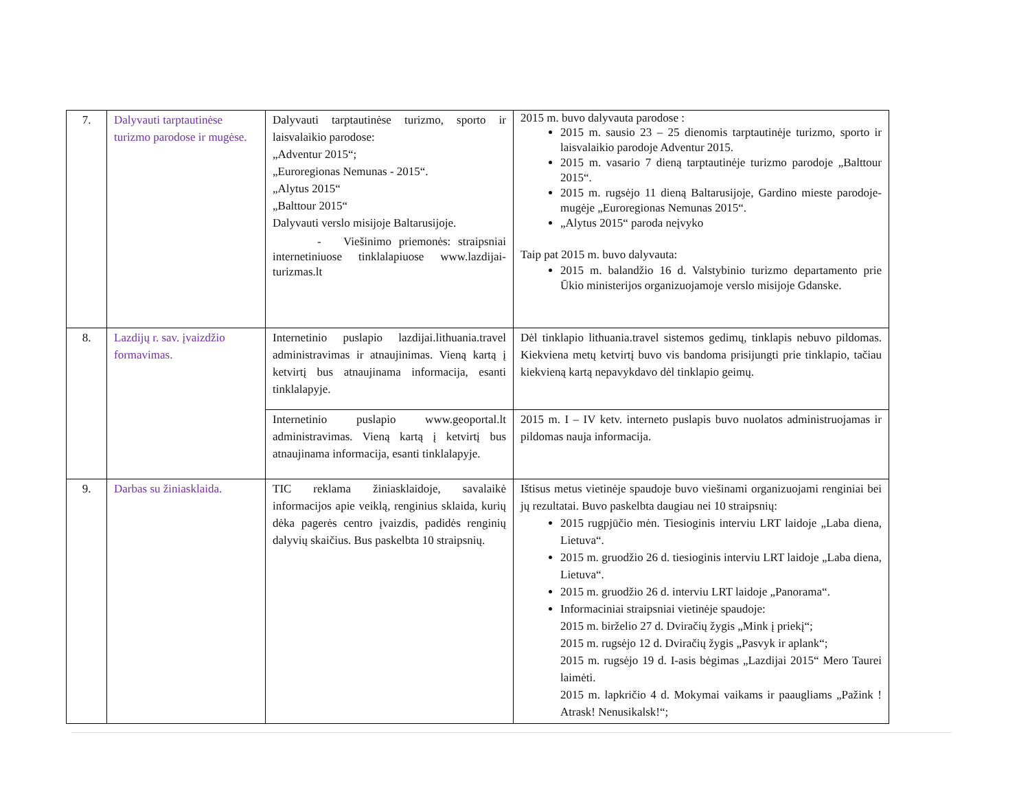| 7. | Dalyvauti tarptautinėse turizmo parodose ir mugėse. | Dalyvauti tarptautinėse turizmo, sporto ir laisvalaikio parodose: „Adventur 2015“; „Euroregionas Nemunas - 2015“. „Alytus 2015“ „Balttour 2015“ Dalyvauti verslo misijoje Baltarusijoje. - Viešinimo priemonės: straipsniai internetiniuose tinklalapiuose www.lazdijai-turizmas.lt | 2015 m. buvo dalyvauta parodose : 2015 m. sausio 23 – 25 dienomis tarptautinėje turizmo, sporto ir laisvalaikio parodoje Adventur 2015. 2015 m. vasario 7 dieną tarptautinėje turizmo parodoje „Balttour 2015“. 2015 m. rugsėjo 11 dieną Baltarusijoje, Gardino mieste parodoje-mugėje „Euroregionas Nemunas 2015“. „Alytus 2015“ paroda neįvyko Taip pat 2015 m. buvo dalyvauta: 2015 m. balandžio 16 d. Valstybinio turizmo departamento prie Ūkio ministerijos organizuojamoje verslo misijoje Gdanske. |
| 8. | Lazdijų r. sav. įvaizdžio formavimas. | Internetinio puslapio lazdijai.lithuania.travel administravimas ir atnaujinimas. Vieną kartą į ketvirtį bus atnaujinama informacija, esanti tinklalapyje. | Dėl tinklapio lithuania.travel sistemos gedimų, tinklapis nebuvo pildomas. Kiekviena metų ketvirtį buvo vis bandoma prisijungti prie tinklapio, tačiau kiekvieną kartą nepavykdavo dėl tinklapio geimų. |
| | | Internetinio puslapio www.geoportal.lt administravimas. Vieną kartą į ketvirtį bus atnaujinama informacija, esanti tinklalapyje. | 2015 m. I – IV ketv. interneto puslapis buvo nuolatos administruojamas ir pildomas nauja informacija. |
| 9. | Darbas su žiniasklaida. | TIC reklama žiniasklaidoje, savalaikė informacijos apie veiklą, renginius sklaida, kurių dėka pagerės centro įvaizdis, padidės renginių dalyvių skaičius. Bus paskelbta 10 straipsnių. | Ištisus metus vietinėje spaudoje buvo viešinami organizuojami renginiai bei jų rezultatai. Buvo paskelbta daugiau nei 10 straipsnių: 2015 rugpjūčio mėn. Tiesioginis interviu LRT laidoje „Laba diena, Lietuva“. 2015 m. gruodžio 26 d. tiesioginis interviu LRT laidoje „Laba diena, Lietuva“. 2015 m. gruodžio 26 d. interviu LRT laidoje „Panorama“. Informaciniai straipsniai vietinėje spaudoje: 2015 m. birželio 27 d. Dviračių žygis „Mink į priekį“; 2015 m. rugsėjo 12 d. Dviračių žygis „Pasvyk ir aplank“; 2015 m. rugsėjo 19 d. I-asis bėgimas „Lazdijai 2015“ Mero Taurei laimėti. 2015 m. lapkričio 4 d. Mokymai vaikams ir paaugliams „Pažink ! Atrask! Nenusikalsk!“; |